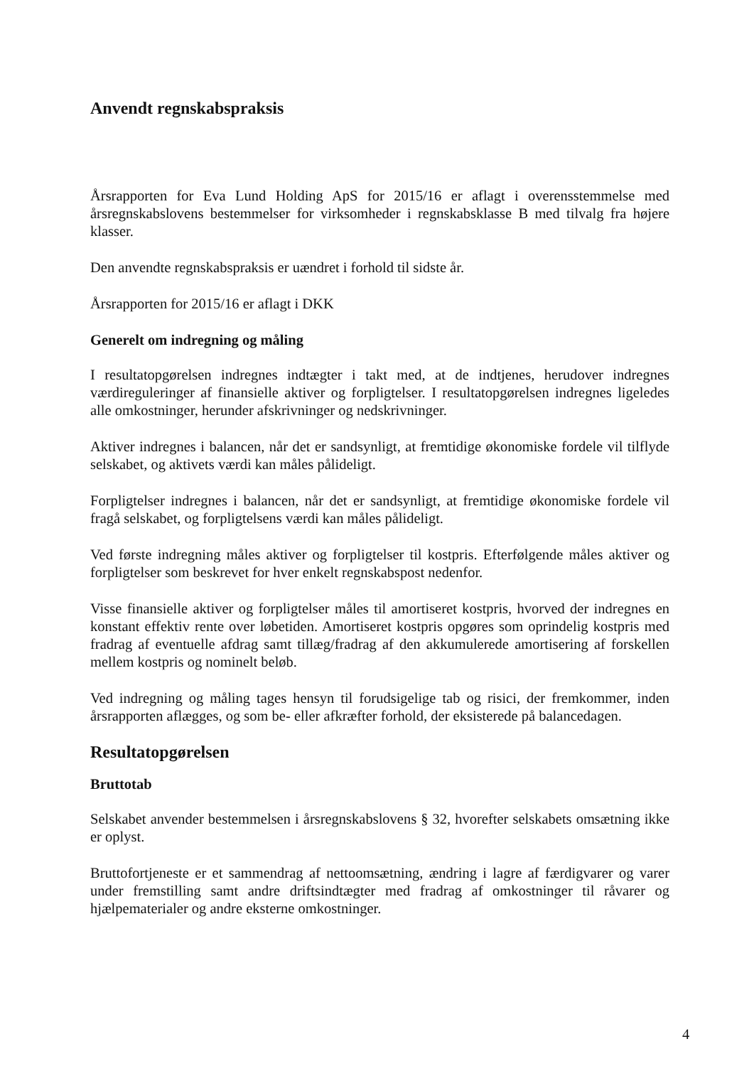Anvendt regnskabspraksis
Årsrapporten for Eva Lund Holding ApS for 2015/16 er aflagt i overensstemmelse med årsregnskabslovens bestemmelser for virksomheder i regnskabsklasse B med tilvalg fra højere klasser.
Den anvendte regnskabspraksis er uændret i forhold til sidste år.
Årsrapporten for 2015/16 er aflagt i DKK
Generelt om indregning og måling
I resultatopgørelsen indregnes indtægter i takt med, at de indtjenes, herudover indregnes værdireguleringer af finansielle aktiver og forpligtelser. I resultatopgørelsen indregnes ligeledes alle omkostninger, herunder afskrivninger og nedskrivninger.
Aktiver indregnes i balancen, når det er sandsynligt, at fremtidige økonomiske fordele vil tilflyde selskabet, og aktivets værdi kan måles pålideligt.
Forpligtelser indregnes i balancen, når det er sandsynligt, at fremtidige økonomiske fordele vil fragå selskabet, og forpligtelsens værdi kan måles pålideligt.
Ved første indregning måles aktiver og forpligtelser til kostpris. Efterfølgende måles aktiver og forpligtelser som beskrevet for hver enkelt regnskabspost nedenfor.
Visse finansielle aktiver og forpligtelser måles til amortiseret kostpris, hvorved der indregnes en konstant effektiv rente over løbetiden. Amortiseret kostpris opgøres som oprindelig kostpris med fradrag af eventuelle afdrag samt tillæg/fradrag af den akkumulerede amortisering af forskellen mellem kostpris og nominelt beløb.
Ved indregning og måling tages hensyn til forudsigelige tab og risici, der fremkommer, inden årsrapporten aflægges, og som be- eller afkræfter forhold, der eksisterede på balancedagen.
Resultatopgørelsen
Bruttotab
Selskabet anvender bestemmelsen i årsregnskabslovens § 32, hvorefter selskabets omsætning ikke er oplyst.
Bruttofortjeneste er et sammendrag af nettoomsætning, ændring i lagre af færdigvarer og varer under fremstilling samt andre driftsindtægter med fradrag af omkostninger til råvarer og hjælpematerialer og andre eksterne omkostninger.
4